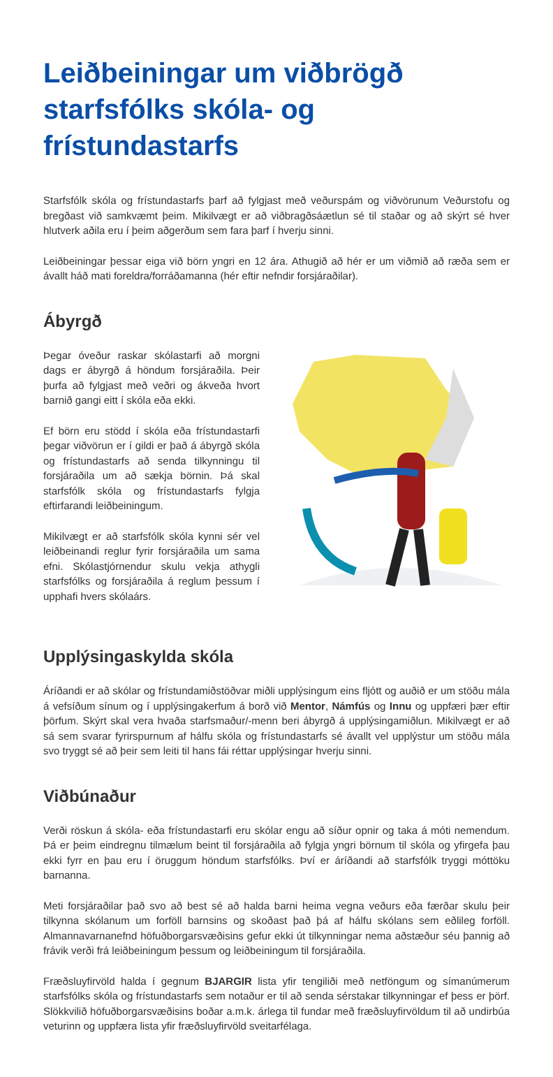Leiðbeiningar um viðbrögð starfsfólks skóla- og frístundastarfs
Starfsfólk skóla og frístundastarfs þarf að fylgjast með veðurspám og viðvörunum Veðurstofu og bregðast við samkvæmt þeim. Mikilvægt er að viðbragðsáætlun sé til staðar og að skýrt sé hver hlutverk aðila eru í þeim aðgerðum sem fara þarf í hverju sinni.
Leiðbeiningar þessar eiga við börn yngri en 12 ára. Athugið að hér er um viðmið að ræða sem er ávallt háð mati foreldra/forráðamanna (hér eftir nefndir forsjáraðilar).
Ábyrgð
Þegar óveður raskar skólastarfi að morgni dags er ábyrgð á höndum forsjáraðila. Þeir þurfa að fylgjast með veðri og ákveða hvort barnið gangi eitt í skóla eða ekki.
Ef börn eru stödd í skóla eða frístundastarfi þegar viðvörun er í gildi er það á ábyrgð skóla og frístundastarfs að senda tilkynningu til forsjáraðila um að sækja börnin. Þá skal starfsfólk skóla og frístundastarfs fylgja eftirfarandi leiðbeiningum.
Mikilvægt er að starfsfólk skóla kynni sér vel leiðbeinandi reglur fyrir forsjáraðila um sama efni. Skólastjórnendur skulu vekja athygli starfsfólks og forsjáraðila á reglum þessum í upphafi hvers skólaárs.
Upplýsingaskylda skóla
Áríðandi er að skólar og frístundamiðstöðvar miðli upplýsingum eins fljótt og auðið er um stöðu mála á vefsíðum sínum og í upplýsingakerfum á borð við Mentor, Námfús og Innu og uppfæri þær eftir þörfum. Skýrt skal vera hvaða starfsmaður/-menn beri ábyrgð á upplýsingamiðlun. Mikilvægt er að sá sem svarar fyrirspurnum af hálfu skóla og frístundastarfs sé ávallt vel upplýstur um stöðu mála svo tryggt sé að þeir sem leiti til hans fái réttar upplýsingar hverju sinni.
Viðbúnaður
Verði röskun á skóla- eða frístundastarfi eru skólar engu að síður opnir og taka á móti nemendum. Þá er þeim eindregnu tilmælum beint til forsjáraðila að fylgja yngri börnum til skóla og yfirgefa þau ekki fyrr en þau eru í öruggum höndum starfsfólks. Því er áríðandi að starfsfólk tryggi móttöku barnanna.
Meti forsjáraðilar það svo að best sé að halda barni heima vegna veðurs eða færðar skulu þeir tilkynna skólanum um forföll barnsins og skoðast það þá af hálfu skólans sem eðlileg forföll. Almannavarnanefnd höfuðborgarsvæðisins gefur ekki út tilkynningar nema aðstæður séu þannig að frávik verði frá leiðbeiningum þessum og leiðbeiningum til forsjáraðila.
Fræðsluyfirvöld halda í gegnum BJARGIR lista yfir tengiliði með netföngum og símanúmerum starfsfólks skóla og frístundastarfs sem notaður er til að senda sérstakar tilkynningar ef þess er þörf. Slökkvilið höfuðborgarsvæðisins boðar a.m.k. árlega til fundar með fræðsluyfirvöldum til að undirbúa veturinn og uppfæra lista yfir fræðsluyfirvöld sveitarfélaga.